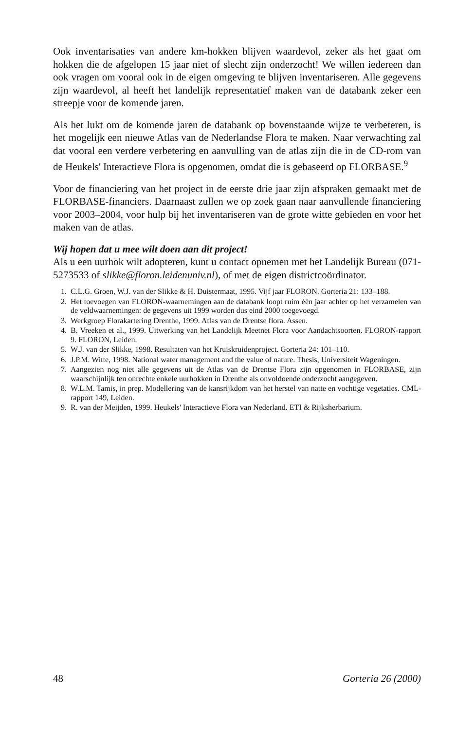Ook inventarisaties van andere km-hokken blijven waardevol, zeker als het gaat om hokken die de afgelopen 15 jaar niet of slecht zijn onderzocht! We willen iedereen dan ook vragen om vooral ook in de eigen omgeving te blijven inventariseren. Alle gegevens zijn waardevol, al heeft het landelijk representatief maken van de databank zeker een streepje voor de komende jaren.
Als het lukt om de komende jaren de databank op bovenstaande wijze te verbeteren, is het mogelijk een nieuwe Atlas van de Nederlandse Flora te maken. Naar verwachting zal dat vooral een verdere verbetering en aanvulling van de atlas zijn die in de CD-rom van de Heukels' Interactieve Flora is opgenomen, omdat die is gebaseerd op FLORBASE.<sup>9</sup>
Voor de financiering van het project in de eerste drie jaar zijn afspraken gemaakt met de FLORBASE-financiers. Daarnaast zullen we op zoek gaan naar aanvullende financiering voor 2003–2004, voor hulp bij het inventariseren van de grote witte gebieden en voor het maken van de atlas.
Wij hopen dat u mee wilt doen aan dit project!
Als u een uurhok wilt adopteren, kunt u contact opnemen met het Landelijk Bureau (071-5273533 of slikke@floron.leidenuniv.nl), of met de eigen districtcoördinator.
1. C.L.G. Groen, W.J. van der Slikke & H. Duistermaat, 1995. Vijf jaar FLORON. Gorteria 21: 133–188.
2. Het toevoegen van FLORON-waarnemingen aan de databank loopt ruim één jaar achter op het verzamelen van de veldwaarnemingen: de gegevens uit 1999 worden dus eind 2000 toegevoegd.
3. Werkgroep Florakartering Drenthe, 1999. Atlas van de Drentse flora. Assen.
4. B. Vreeken et al., 1999. Uitwerking van het Landelijk Meetnet Flora voor Aandachtsoorten. FLORON-rapport 9. FLORON, Leiden.
5. W.J. van der Slikke, 1998. Resultaten van het Kruiskruidenproject. Gorteria 24: 101–110.
6. J.P.M. Witte, 1998. National water management and the value of nature. Thesis, Universiteit Wageningen.
7. Aangezien nog niet alle gegevens uit de Atlas van de Drentse Flora zijn opgenomen in FLORBASE, zijn waarschijnlijk ten onrechte enkele uurhokken in Drenthe als onvoldoende onderzocht aangegeven.
8. W.L.M. Tamis, in prep. Modellering van de kansrijkdom van het herstel van natte en vochtige vegetaties. CML-rapport 149, Leiden.
9. R. van der Meijden, 1999. Heukels' Interactieve Flora van Nederland. ETI & Rijksherbarium.
48 Gorteria 26 (2000)